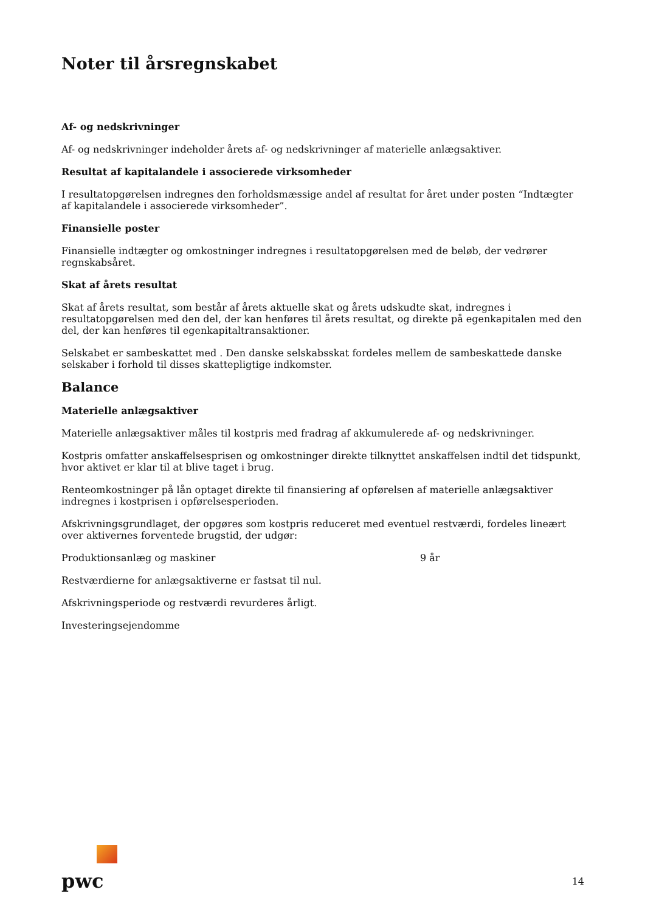Noter til årsregnskabet
Af- og nedskrivninger
Af- og nedskrivninger indeholder årets af- og nedskrivninger af materielle anlægsaktiver.
Resultat af kapitalandele i associerede virksomheder
I resultatopgørelsen indregnes den forholdsmæssige andel af resultat for året under posten “Indtægter af kapitalandele i associerede virksomheder”.
Finansielle poster
Finansielle indtægter og omkostninger indregnes i resultatopgørelsen med de beløb, der vedrører regnskabsåret.
Skat af årets resultat
Skat af årets resultat, som består af årets aktuelle skat og årets udskudte skat, indregnes i resultatopgørelsen med den del, der kan henføres til årets resultat, og direkte på egenkapitalen med den del, der kan henføres til egenkapitaltransaktioner.
Selskabet er sambeskattet med . Den danske selskabsskat fordeles mellem de sambeskattede danske selskaber i forhold til disses skattepligtige indkomster.
Balance
Materielle anlægsaktiver
Materielle anlægsaktiver måles til kostpris med fradrag af akkumulerede af- og nedskrivninger.
Kostpris omfatter anskaffelsesprisen og omkostninger direkte tilknyttet anskaffelsen indtil det tidspunkt, hvor aktivet er klar til at blive taget i brug.
Renteomkostninger på lån optaget direkte til finansiering af opførelsen af materielle anlægsaktiver indregnes i kostprisen i opførelsesperioden.
Afskrivningsgrundlaget, der opgøres som kostpris reduceret med eventuel restværdi, fordeles lineært over aktivernes forventede brugstid, der udgør:
Produktionsanlæg og maskiner 9 år
Restværdierne for anlægsaktiverne er fastsat til nul.
Afskrivningsperiode og restværdi revurderes årligt.
Investeringsejendomme
pwc
14